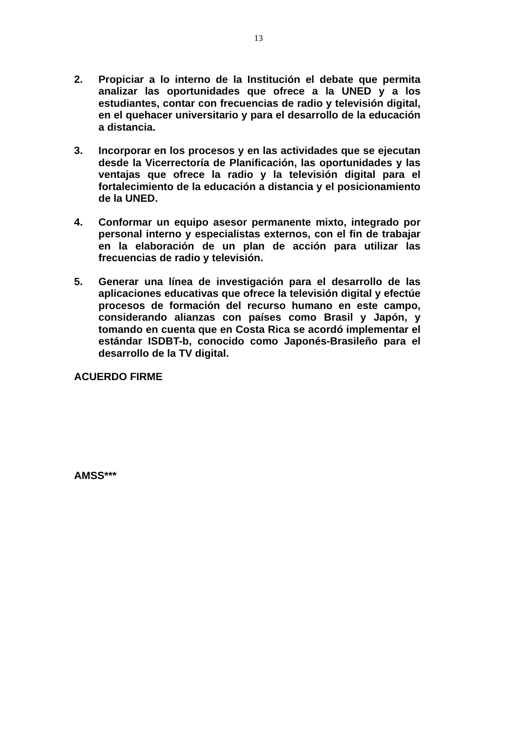13
2. Propiciar a lo interno de la Institución el debate que permita analizar las oportunidades que ofrece a la UNED y a los estudiantes, contar con frecuencias de radio y televisión digital, en el quehacer universitario y para el desarrollo de la educación a distancia.
3. Incorporar en los procesos y en las actividades que se ejecutan desde la Vicerrectoría de Planificación, las oportunidades y las ventajas que ofrece la radio y la televisión digital para el fortalecimiento de la educación a distancia y el posicionamiento de la UNED.
4. Conformar un equipo asesor permanente mixto, integrado por personal interno y especialistas externos, con el fin de trabajar en la elaboración de un plan de acción para utilizar las frecuencias de radio y televisión.
5. Generar una línea de investigación para el desarrollo de las aplicaciones educativas que ofrece la televisión digital y efectúe procesos de formación del recurso humano en este campo, considerando alianzas con países como Brasil y Japón, y tomando en cuenta que en Costa Rica se acordó implementar el estándar ISDBT-b, conocido como Japonés-Brasileño para el desarrollo de la TV digital.
ACUERDO FIRME
AMSS***